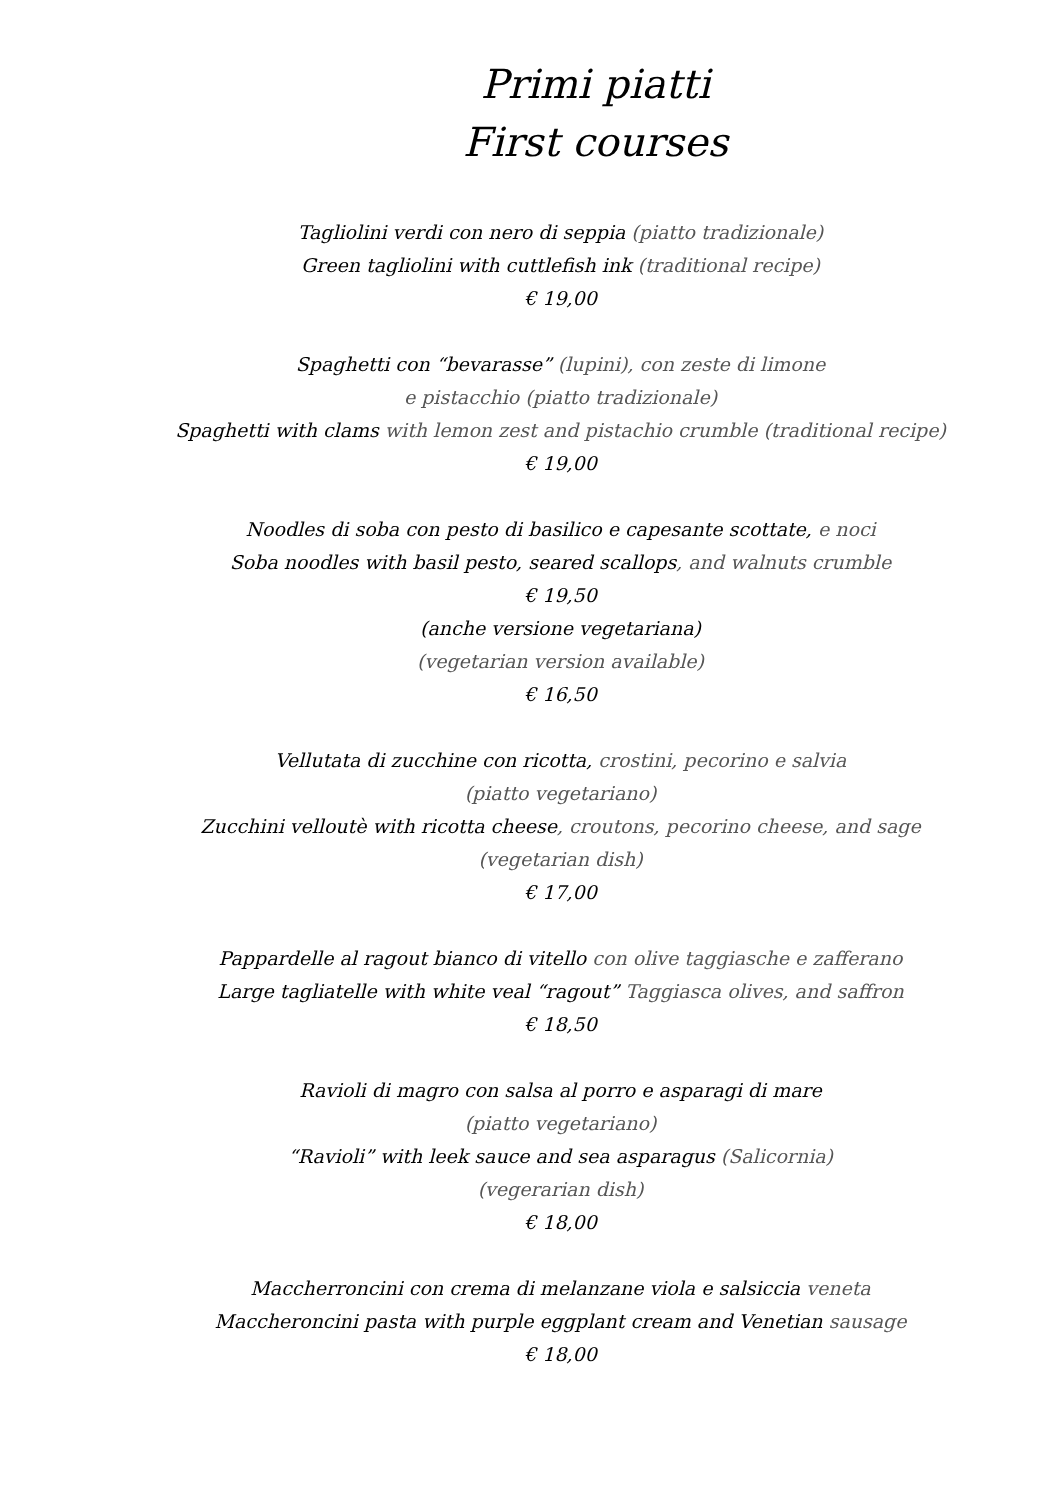Primi piatti
First courses
Tagliolini verdi con nero di seppia (piatto tradizionale)
Green tagliolini with cuttlefish ink (traditional recipe)
€ 19,00
Spaghetti con “bevarasse” (lupini), con zeste di limone
e pistacchio (piatto tradizionale)
Spaghetti with clams with lemon zest and pistachio crumble (traditional recipe)
€ 19,00
Noodles di soba con pesto di basilico e capesante scottate, e noci
Soba noodles with basil pesto, seared scallops, and walnuts crumble
€ 19,50
(anche versione vegetariana)
(vegetarian version available)
€ 16,50
Vellutata di zucchine con ricotta, crostini, pecorino e salvia
(piatto vegetariano)
Zucchini velloutè with ricotta cheese, croutons, pecorino cheese, and sage
(vegetarian dish)
€ 17,00
Pappardelle al ragout bianco di vitello con olive taggiasche e zafferano
Large tagliatelle with white veal “ragout” Taggiasca olives, and saffron
€ 18,50
Ravioli di magro con salsa al porro e asparagi di mare
(piatto vegetariano)
“Ravioli” with leek sauce and sea asparagus (Salicornia)
(vegerarian dish)
€ 18,00
Maccherroncini con crema di melanzane viola e salsiccia veneta
Maccheroncini pasta with purple eggplant cream and Venetian sausage
€ 18,00